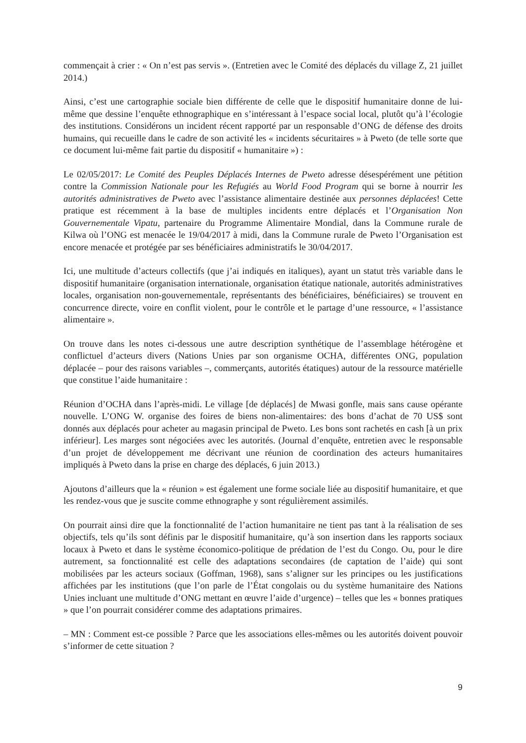commençait à crier : « On n’est pas servis ». (Entretien avec le Comité des déplacés du village Z, 21 juillet 2014.)
Ainsi, c’est une cartographie sociale bien différente de celle que le dispositif humanitaire donne de lui-même que dessine l’enquête ethnographique en s’intéressant à l’espace social local, plutôt qu’à l’écologie des institutions. Considérons un incident récent rapporté par un responsable d’ONG de défense des droits humains, qui recueille dans le cadre de son activité les « incidents sécuritaires » à Pweto (de telle sorte que ce document lui-même fait partie du dispositif « humanitaire ») :
Le 02/05/2017: Le Comité des Peuples Déplacés Internes de Pweto adresse désespérément une pétition contre la Commission Nationale pour les Refugiés au World Food Program qui se borne à nourrir les autorités administratives de Pweto avec l’assistance alimentaire destinée aux personnes déplacées! Cette pratique est récemment à la base de multiples incidents entre déplacés et l’Organisation Non Gouvernementale Vipatu, partenaire du Programme Alimentaire Mondial, dans la Commune rurale de Kilwa où l’ONG est menacée le 19/04/2017 à midi, dans la Commune rurale de Pweto l’Organisation est encore menacée et protégée par ses bénéficiaires administratifs le 30/04/2017.
Ici, une multitude d’acteurs collectifs (que j’ai indiqués en italiques), ayant un statut très variable dans le dispositif humanitaire (organisation internationale, organisation étatique nationale, autorités administratives locales, organisation non-gouvernementale, représentants des bénéficiaires, bénéficiaires) se trouvent en concurrence directe, voire en conflit violent, pour le contrôle et le partage d’une ressource, « l’assistance alimentaire ».
On trouve dans les notes ci-dessous une autre description synthétique de l’assemblage hétérogène et conflictuel d’acteurs divers (Nations Unies par son organisme OCHA, différentes ONG, population déplacée – pour des raisons variables –, commerçants, autorités étatiques) autour de la ressource matérielle que constitue l’aide humanitaire :
Réunion d’OCHA dans l’après-midi. Le village [de déplacés] de Mwasi gonfle, mais sans cause opérante nouvelle. L’ONG W. organise des foires de biens non-alimentaires: des bons d’achat de 70 US$ sont donnés aux déplacés pour acheter au magasin principal de Pweto. Les bons sont rachetés en cash [à un prix inférieur]. Les marges sont négociées avec les autorités. (Journal d’enquête, entretien avec le responsable d’un projet de développement me décrivant une réunion de coordination des acteurs humanitaires impliqués à Pweto dans la prise en charge des déplacés, 6 juin 2013.)
Ajoutons d’ailleurs que la « réunion » est également une forme sociale liée au dispositif humanitaire, et que les rendez-vous que je suscite comme ethnographe y sont régulièrement assimilés.
On pourrait ainsi dire que la fonctionnalité de l’action humanitaire ne tient pas tant à la réalisation de ses objectifs, tels qu’ils sont définis par le dispositif humanitaire, qu’à son insertion dans les rapports sociaux locaux à Pweto et dans le système économico-politique de prédation de l’est du Congo. Ou, pour le dire autrement, sa fonctionnalité est celle des adaptations secondaires (de captation de l’aide) qui sont mobilisées par les acteurs sociaux (Goffman, 1968), sans s’aligner sur les principes ou les justifications affichées par les institutions (que l’on parle de l’État congolais ou du système humanitaire des Nations Unies incluant une multitude d’ONG mettant en œuvre l’aide d’urgence) – telles que les « bonnes pratiques » que l’on pourrait considérer comme des adaptations primaires.
– MN : Comment est-ce possible ? Parce que les associations elles-mêmes ou les autorités doivent pouvoir s’informer de cette situation ?
9